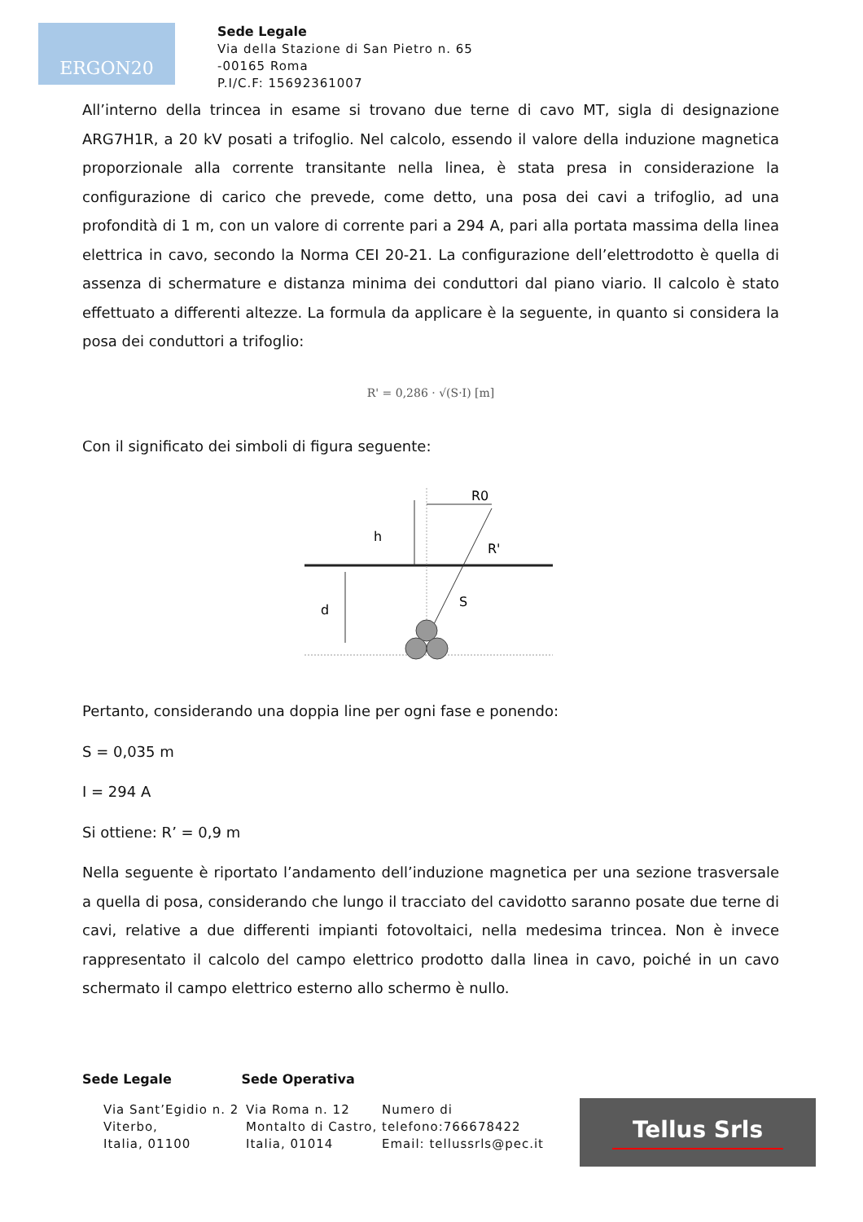ERGON20
Sede Legale
Via della Stazione di San Pietro n. 65
-00165 Roma
P.I/C.F: 15692361007
All’interno della trincea in esame si trovano due terne di cavo MT, sigla di designazione ARG7H1R, a 20 kV posati a trifoglio. Nel calcolo, essendo il valore della induzione magnetica proporzionale alla corrente transitante nella linea, è stata presa in considerazione la configurazione di carico che prevede, come detto, una posa dei cavi a trifoglio, ad una profondità di 1 m, con un valore di corrente pari a 294 A, pari alla portata massima della linea elettrica in cavo, secondo la Norma CEI 20-21. La configurazione dell’elettrodotto è quella di assenza di schermature e distanza minima dei conduttori dal piano viario. Il calcolo è stato effettuato a differenti altezze. La formula da applicare è la seguente, in quanto si considera la posa dei conduttori a trifoglio:
R' = 0,286 · √(S·I) [m]
Con il significato dei simboli di figura seguente:
h
d
R0
R'
S
Pertanto, considerando una doppia line per ogni fase e ponendo:
S = 0,035 m
I = 294 A
Si ottiene: R’ = 0,9 m
Nella seguente è riportato l’andamento dell’induzione magnetica per una sezione trasversale a quella di posa, considerando che lungo il tracciato del cavidotto saranno posate due terne di cavi, relative a due differenti impianti fotovoltaici, nella medesima trincea. Non è invece rappresentato il calcolo del campo elettrico prodotto dalla linea in cavo, poiché in un cavo schermato il campo elettrico esterno allo schermo è nullo.
Sede Legale Sede Operativa
Via Sant’Egidio n. 2
Viterbo,
Italia, 01100
Via Roma n. 12
Montalto di Castro,
Italia, 01014
Numero di
telefono:766678422
Email: tellussrls@pec.it
Tellus Srls